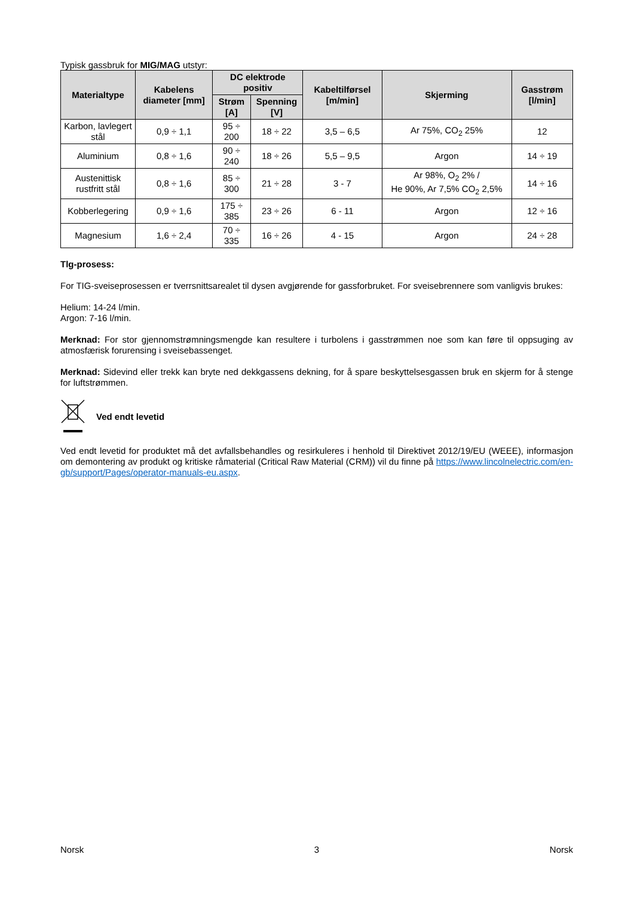Typisk gassbruk for MIG/MAG utstyr:
| Materialtype | Kabelens diameter [mm] | DC elektrode positiv | | Kabeltilførsel [m/min] | Skjerming | Gasstrøm [l/min] |
| --- | --- | --- | --- | --- | --- | --- |
| | | Strøm [A] | Spenning [V] | | | |
| Karbon, lavlegert stål | 0,9 ÷ 1,1 | 95 ÷ 200 | 18 ÷ 22 | 3,5 – 6,5 | Ar 75%, CO<sub>2</sub> 25% | 12 |
| Aluminium | 0,8 ÷ 1,6 | 90 ÷ 240 | 18 ÷ 26 | 5,5 – 9,5 | Argon | 14 ÷ 19 |
| Austenittisk rustfritt stål | 0,8 ÷ 1,6 | 85 ÷ 300 | 21 ÷ 28 | 3 - 7 | Ar 98%, O<sub>2</sub> 2% / He 90%, Ar 7,5% CO<sub>2</sub> 2,5% | 14 ÷ 16 |
| Kobberlegering | 0,9 ÷ 1,6 | 175 ÷ 385 | 23 ÷ 26 | 6 - 11 | Argon | 12 ÷ 16 |
| Magnesium | 1,6 ÷ 2,4 | 70 ÷ 335 | 16 ÷ 26 | 4 - 15 | Argon | 24 ÷ 28 |
Tlg-prosess:
For TIG-sveiseprosessen er tverrsnittsarealet til dysen avgjørende for gassforbruket. For sveisebrennere som vanligvis brukes:
Helium: 14-24 l/min.
Argon: 7-16 l/min.
Merknad: For stor gjennomstrømningsmengde kan resultere i turbolens i gasstrømmen noe som kan føre til oppsuging av atmosfærisk forurensing i sveisebassenget.
Merknad: Sidevind eller trekk kan bryte ned dekkgassens dekning, for å spare beskyttelsesgassen bruk en skjerm for å stenge for luftstrømmen.
Ved endt levetid
Ved endt levetid for produktet må det avfallsbehandles og resirkuleres i henhold til Direktivet 2012/19/EU (WEEE), informasjon om demontering av produkt og kritiske råmaterial (Critical Raw Material (CRM)) vil du finne på https://www.lincolnelectric.com/en-gb/support/Pages/operator-manuals-eu.aspx.
Norsk 3 Norsk